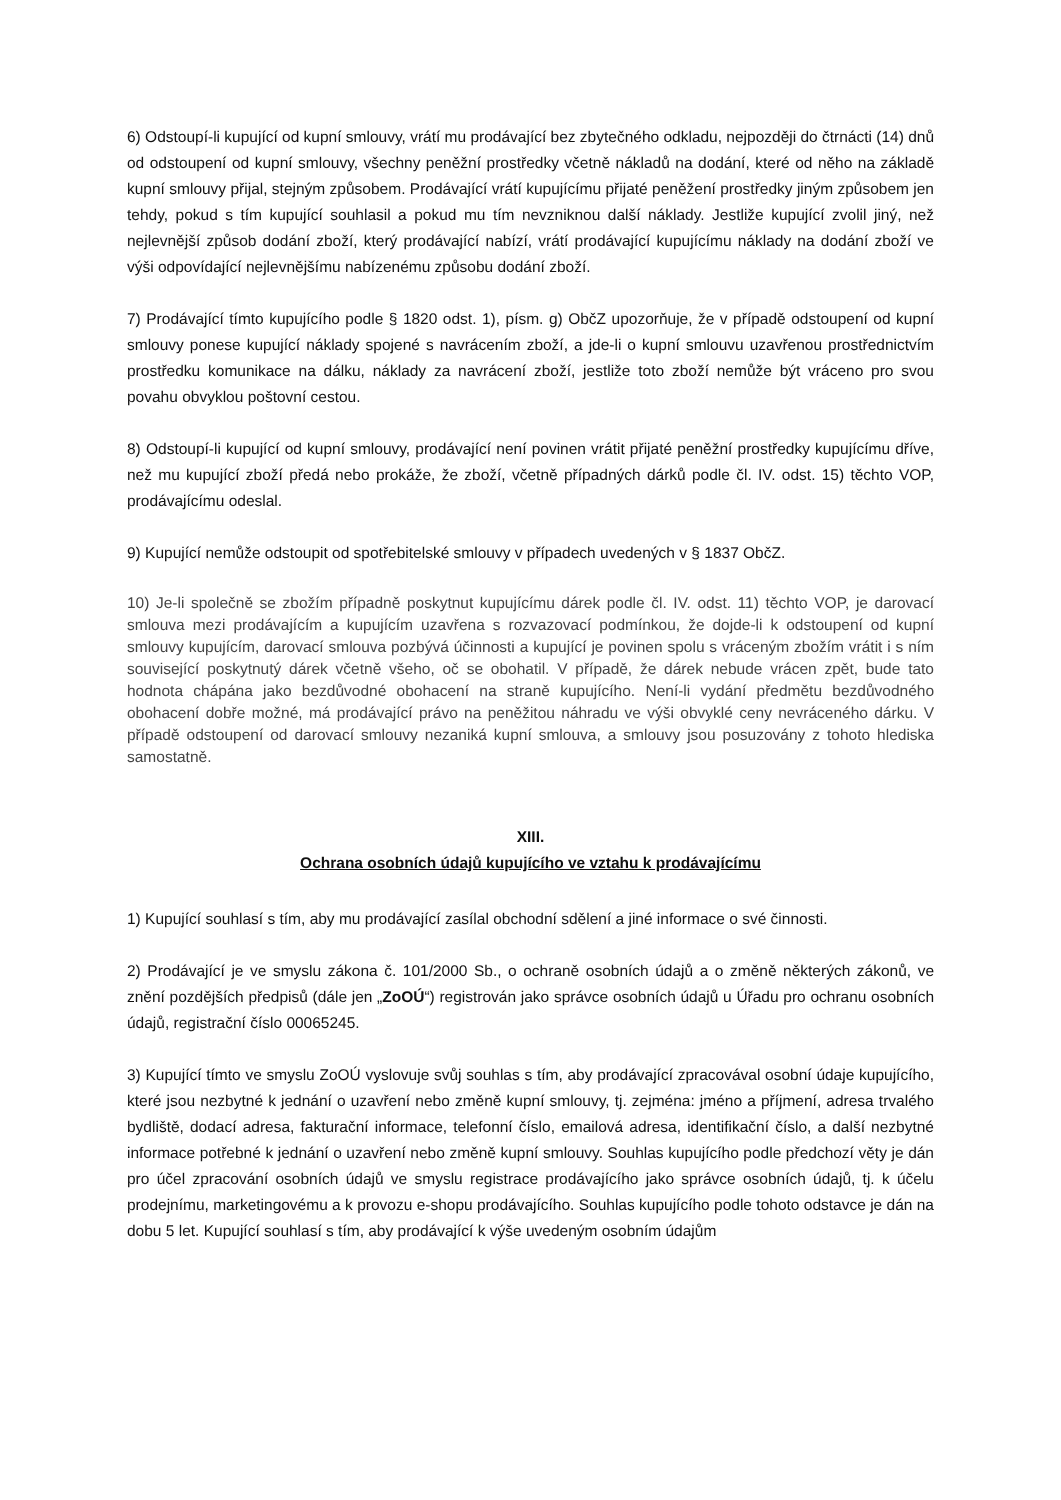6) Odstoupí-li kupující od kupní smlouvy, vrátí mu prodávající bez zbytečného odkladu, nejpozději do čtrnácti (14) dnů od odstoupení od kupní smlouvy, všechny peněžní prostředky včetně nákladů na dodání, které od něho na základě kupní smlouvy přijal, stejným způsobem. Prodávající vrátí kupujícímu přijaté peněžení prostředky jiným způsobem jen tehdy, pokud s tím kupující souhlasil a pokud mu tím nevzniknou další náklady. Jestliže kupující zvolil jiný, než nejlevnější způsob dodání zboží, který prodávající nabízí, vrátí prodávající kupujícímu náklady na dodání zboží ve výši odpovídající nejlevnějšímu nabízenému způsobu dodání zboží.
7) Prodávající tímto kupujícího podle § 1820 odst. 1), písm. g) ObčZ upozorňuje, že v případě odstoupení od kupní smlouvy ponese kupující náklady spojené s navrácením zboží, a jde-li o kupní smlouvu uzavřenou prostřednictvím prostředku komunikace na dálku, náklady za navrácení zboží, jestliže toto zboží nemůže být vráceno pro svou povahu obvyklou poštovní cestou.
8) Odstoupí-li kupující od kupní smlouvy, prodávající není povinen vrátit přijaté peněžní prostředky kupujícímu dříve, než mu kupující zboží předá nebo prokáže, že zboží, včetně případných dárků podle čl. IV. odst. 15) těchto VOP, prodávajícímu odeslal.
9) Kupující nemůže odstoupit od spotřebitelské smlouvy v případech uvedených v § 1837 ObčZ.
10) Je-li společně se zbožím případně poskytnut kupujícímu dárek podle čl. IV. odst. 11) těchto VOP, je darovací smlouva mezi prodávajícím a kupujícím uzavřena s rozvazovací podmínkou, že dojde-li k odstoupení od kupní smlouvy kupujícím, darovací smlouva pozbývá účinnosti a kupující je povinen spolu s vráceným zbožím vrátit i s ním související poskytnutý dárek včetně všeho, oč se obohatil. V případě, že dárek nebude vrácen zpět, bude tato hodnota chápána jako bezdůvodné obohacení na straně kupujícího. Není-li vydání předmětu bezdůvodného obohacení dobře možné, má prodávající právo na peněžitou náhradu ve výši obvyklé ceny nevráceného dárku. V případě odstoupení od darovací smlouvy nezaniká kupní smlouva, a smlouvy jsou posuzovány z tohoto hlediska samostatně.
XIII.
Ochrana osobních údajů kupujícího ve vztahu k prodávajícímu
1) Kupující souhlasí s tím, aby mu prodávající zasílal obchodní sdělení a jiné informace o své činnosti.
2) Prodávající je ve smyslu zákona č. 101/2000 Sb., o ochraně osobních údajů a o změně některých zákonů, ve znění pozdějších předpisů (dále jen „ZoOÚ“) registrován jako správce osobních údajů u Úřadu pro ochranu osobních údajů, registrační číslo 00065245.
3) Kupující tímto ve smyslu ZoOÚ vyslovuje svůj souhlas s tím, aby prodávající zpracovával osobní údaje kupujícího, které jsou nezbytné k jednání o uzavření nebo změně kupní smlouvy, tj. zejména: jméno a příjmení, adresa trvalého bydliště, dodací adresa, fakturační informace, telefonní číslo, emailová adresa, identifikační číslo, a další nezbytné informace potřebné k jednání o uzavření nebo změně kupní smlouvy. Souhlas kupujícího podle předchozí věty je dán pro účel zpracování osobních údajů ve smyslu registrace prodávajícího jako správce osobních údajů, tj. k účelu prodejnímu, marketingovému a k provozu e-shopu prodávajícího. Souhlas kupujícího podle tohoto odstavce je dán na dobu 5 let. Kupující souhlasí s tím, aby prodávající k výše uvedeným osobním údajům